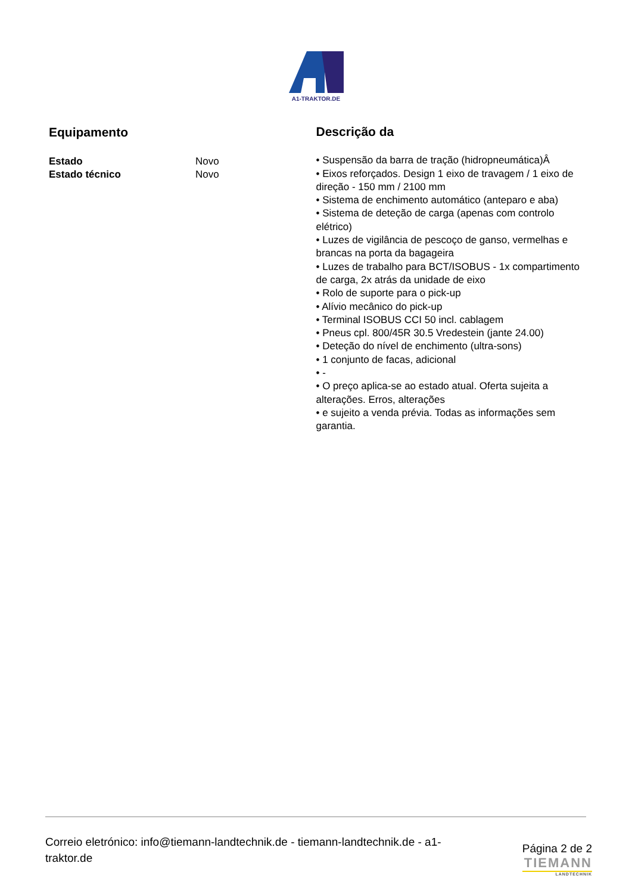A1-TRAKTOR.DE
Equipamento
| Estado | Novo |
| Estado técnico | Novo |
Descrição da
• Suspensão da barra de tração (hidropneumática)Â
• Eixos reforçados. Design 1 eixo de travagem / 1 eixo de direção - 150 mm / 2100 mm
• Sistema de enchimento automático (anteparo e aba)
• Sistema de deteção de carga (apenas com controlo elétrico)
• Luzes de vigilância de pescoço de ganso, vermelhas e brancas na porta da bagageira
• Luzes de trabalho para BCT/ISOBUS - 1x compartimento de carga, 2x atrás da unidade de eixo
• Rolo de suporte para o pick-up
• Alívio mecânico do pick-up
• Terminal ISOBUS CCI 50 incl. cablagem
• Pneus cpl. 800/45R 30.5 Vredestein (jante 24.00)
• Deteção do nível de enchimento (ultra-sons)
• 1 conjunto de facas, adicional
• -
• O preço aplica-se ao estado atual. Oferta sujeita a alterações. Erros, alterações
• e sujeito a venda prévia. Todas as informações sem garantia.
Correio eletrónico: info@tiemann-landtechnik.de - tiemann-landtechnik.de - a1-traktor.de
Página 2 de 2
TIEMANN
LANDTECHNIK